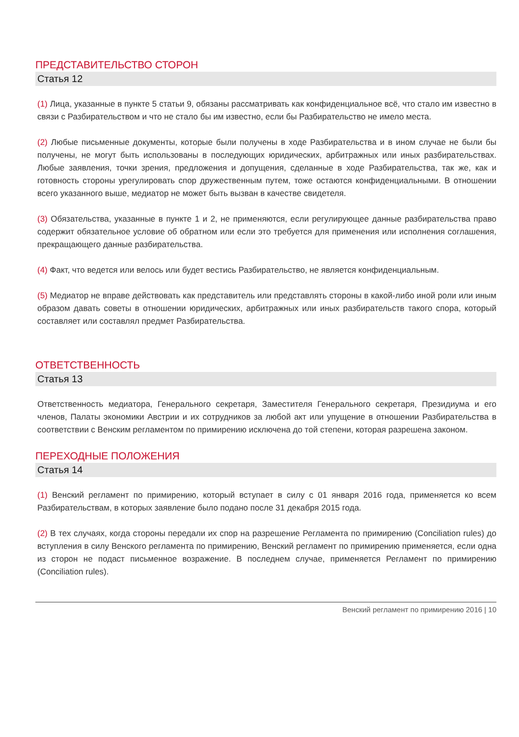ПРЕДСТАВИТЕЛЬСТВО СТОРОН
Статья 12
(1) Лица, указанные в пункте 5 статьи 9, обязаны рассматривать как конфиденциальное всё, что стало им известно в связи с Разбирательством и что не стало бы им известно, если бы Разбирательство не имело места.
(2) Любые письменные документы, которые были получены в ходе Разбирательства и в ином случае не были бы получены, не могут быть использованы в последующих юридических, арбитражных или иных разбирательствах. Любые заявления, точки зрения, предложения и допущения, сделанные в ходе Разбирательства, так же, как и готовность стороны урегулировать спор дружественным путем, тоже остаются конфиденциальными. В отношении всего указанного выше, медиатор не может быть вызван в качестве свидетеля.
(3) Обязательства, указанные в пункте 1 и 2, не применяются, если регулирующее данные разбирательства право содержит обязательное условие об обратном или если это требуется для применения или исполнения соглашения, прекращающего данные разбирательства.
(4) Факт, что ведется или велось или будет вестись Разбирательство, не является конфиденциальным.
(5) Медиатор не вправе действовать как представитель или представлять стороны в какой-либо иной роли или иным образом давать советы в отношении юридических, арбитражных или иных разбирательств такого спора, который составляет или составлял предмет Разбирательства.
ОТВЕТСТВЕННОСТЬ
Статья 13
Ответственность медиатора, Генерального секретаря, Заместителя Генерального секретаря, Президиума и его членов, Палаты экономики Австрии и их сотрудников за любой акт или упущение в отношении Разбирательства в соответствии с Венским регламентом по примирению исключена до той степени, которая разрешена законом.
ПЕРЕХОДНЫЕ ПОЛОЖЕНИЯ
Статья 14
(1) Венский регламент по примирению, который вступает в силу с 01 января 2016 года, применяется ко всем Разбирательствам, в которых заявление было подано после 31 декабря 2015 года.
(2) В тех случаях, когда стороны передали их спор на разрешение Регламента по примирению (Conciliation rules) до вступления в силу Венского регламента по примирению, Венский регламент по примирению применяется, если одна из сторон не подаст письменное возражение. В последнем случае, применяется Регламент по примирению (Conciliation rules).
Венский регламент по примирению 2016 | 10